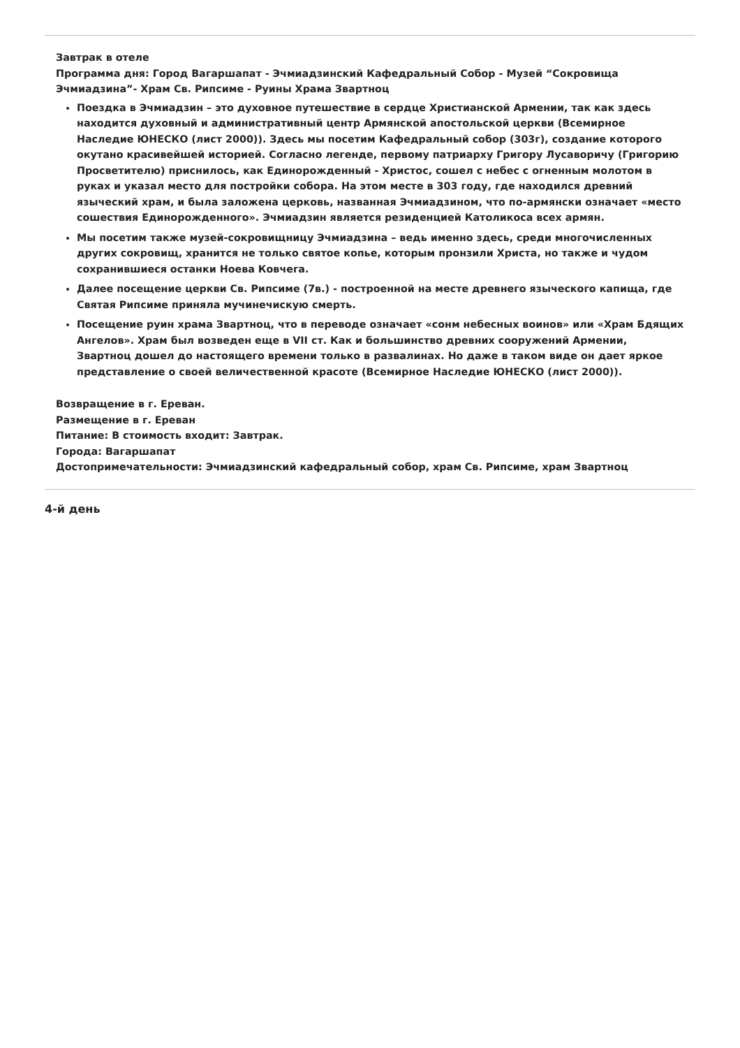Завтрак в отеле
Программа дня: Город Вагаршапат - Эчмиадзинский Кафедральный Собор - Музей “Сокровища Эчмиадзина”- Храм Св. Рипсиме - Руины Храма Звартноц
Поездка в Эчмиадзин – это духовное путешествие в сердце Христианской Армении, так как здесь находится духовный и административный центр Армянской апостольской церкви (Всемирное Наследие ЮНЕСКО (лист 2000)). Здесь мы посетим Кафедральный собор (303г), создание которого окутано красивейшей историей. Согласно легенде, первому патриарху Григору Лусаворичу (Григорию Просветителю) приснилось, как Единорожденный - Христос, сошел с небес с огненным молотом в руках и указал место для постройки собора. На этом месте в 303 году, где находился древний языческий храм, и была заложена церковь, названная Эчмиадзином, что по-армянски означает «место сошествия Единорожденного». Эчмиадзин является резиденцией Католикоса всех армян.
Мы посетим также музей-сокровищницу Эчмиадзина – ведь именно здесь, среди многочисленных других сокровищ, хранится не только святое копье, которым пронзили Христа, но также и чудом сохранившиеся останки Ноева Ковчега.
Далее посещение церкви Св. Рипсиме (7в.) - построенной на месте древнего языческого капища, где Святая Рипсиме приняла мучинечискую смерть.
Посещение руин храма Звартноц, что в переводе означает «сонм небесных воинов» или «Храм Бдящих Ангелов». Храм был возведен еще в VII ст. Как и большинство древних сооружений Армении, Звартноц дошел до настоящего времени только в развалинах. Но даже в таком виде он дает яркое представление о своей величественной красоте (Всемирное Наследие ЮНЕСКО (лист 2000)).
Возвращение в г. Ереван.
Размещение в г. Ереван
Питание: В стоимость входит: Завтрак.
Города: Вагаршапат
Достопримечательности: Эчмиадзинский кафедральный собор, храм Св. Рипсиме, храм Звартноц
4-й день